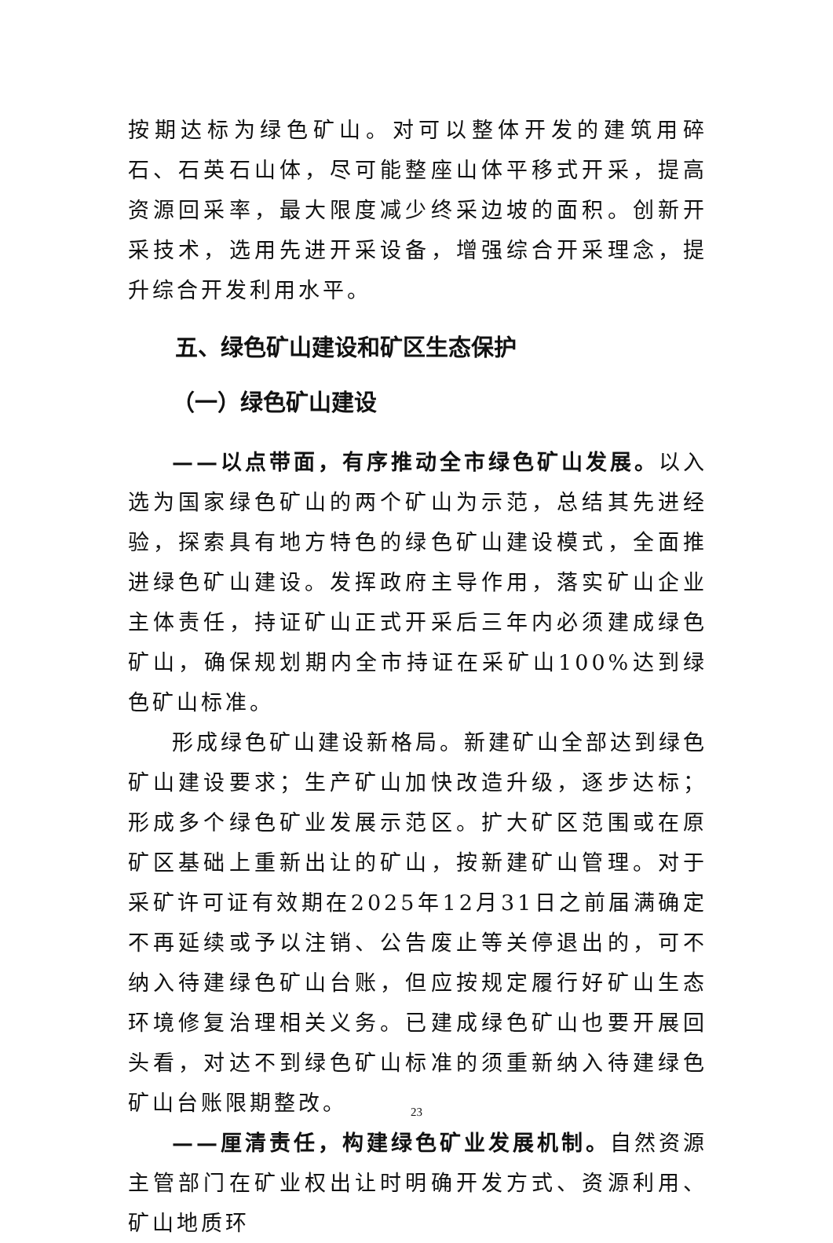按期达标为绿色矿山。对可以整体开发的建筑用碎石、石英石山体，尽可能整座山体平移式开采，提高资源回采率，最大限度减少终采边坡的面积。创新开采技术，选用先进开采设备，增强综合开采理念，提升综合开发利用水平。
五、绿色矿山建设和矿区生态保护
（一）绿色矿山建设
——以点带面，有序推动全市绿色矿山发展。以入选为国家绿色矿山的两个矿山为示范，总结其先进经验，探索具有地方特色的绿色矿山建设模式，全面推进绿色矿山建设。发挥政府主导作用，落实矿山企业主体责任，持证矿山正式开采后三年内必须建成绿色矿山，确保规划期内全市持证在采矿山100%达到绿色矿山标准。
形成绿色矿山建设新格局。新建矿山全部达到绿色矿山建设要求；生产矿山加快改造升级，逐步达标；形成多个绿色矿业发展示范区。扩大矿区范围或在原矿区基础上重新出让的矿山，按新建矿山管理。对于采矿许可证有效期在2025年12月31日之前届满确定不再延续或予以注销、公告废止等关停退出的，可不纳入待建绿色矿山台账，但应按规定履行好矿山生态环境修复治理相关义务。已建成绿色矿山也要开展回头看，对达不到绿色矿山标准的须重新纳入待建绿色矿山台账限期整改。
——厘清责任，构建绿色矿业发展机制。自然资源主管部门在矿业权出让时明确开发方式、资源利用、矿山地质环
23